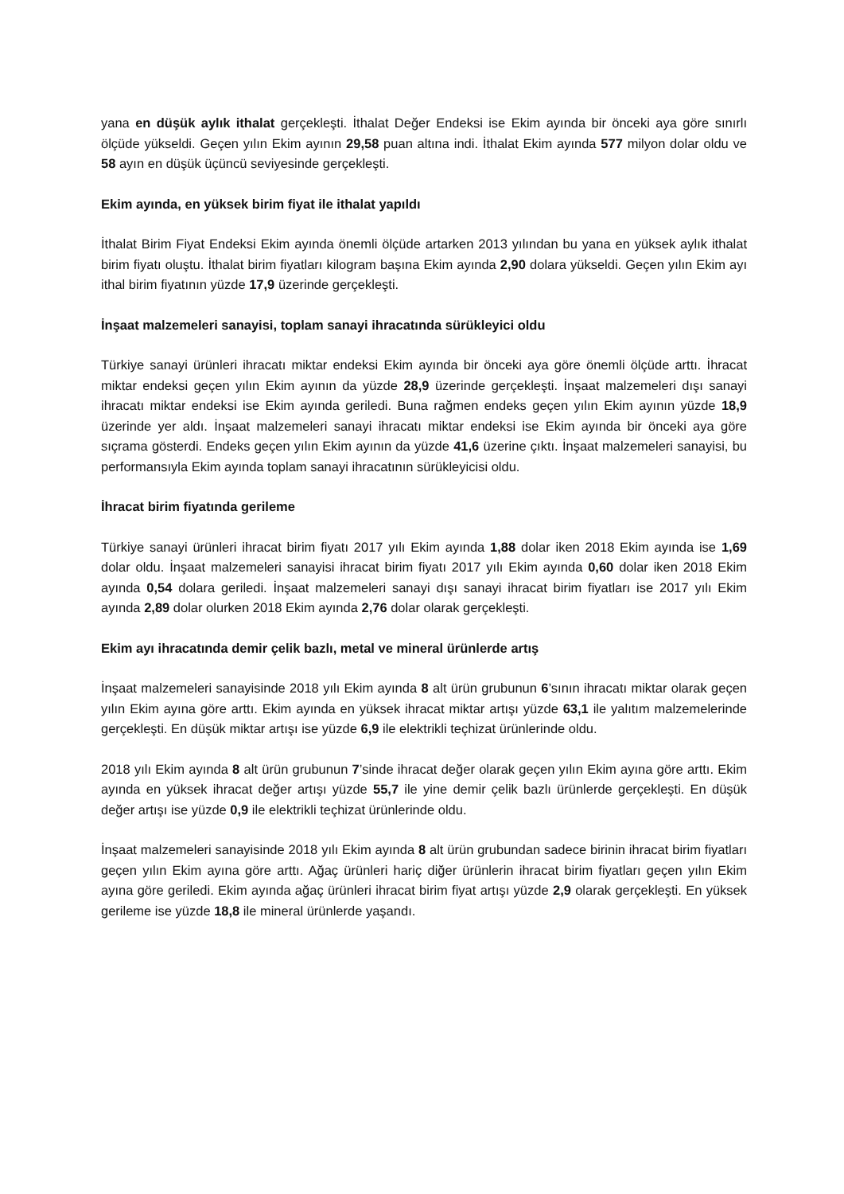yana en düşük aylık ithalat gerçekleşti. İthalat Değer Endeksi ise Ekim ayında bir önceki aya göre sınırlı ölçüde yükseldi. Geçen yılın Ekim ayının 29,58 puan altına indi. İthalat Ekim ayında 577 milyon dolar oldu ve 58 ayın en düşük üçüncü seviyesinde gerçekleşti.
Ekim ayında, en yüksek birim fiyat ile ithalat yapıldı
İthalat Birim Fiyat Endeksi Ekim ayında önemli ölçüde artarken 2013 yılından bu yana en yüksek aylık ithalat birim fiyatı oluştu. İthalat birim fiyatları kilogram başına Ekim ayında 2,90 dolara yükseldi. Geçen yılın Ekim ayı ithal birim fiyatının yüzde 17,9 üzerinde gerçekleşti.
İnşaat malzemeleri sanayisi, toplam sanayi ihracatında sürükleyici oldu
Türkiye sanayi ürünleri ihracatı miktar endeksi Ekim ayında bir önceki aya göre önemli ölçüde arttı. İhracat miktar endeksi geçen yılın Ekim ayının da yüzde 28,9 üzerinde gerçekleşti. İnşaat malzemeleri dışı sanayi ihracatı miktar endeksi ise Ekim ayında geriledi. Buna rağmen endeks geçen yılın Ekim ayının yüzde 18,9 üzerinde yer aldı. İnşaat malzemeleri sanayi ihracatı miktar endeksi ise Ekim ayında bir önceki aya göre sıçrama gösterdi. Endeks geçen yılın Ekim ayının da yüzde 41,6 üzerine çıktı. İnşaat malzemeleri sanayisi, bu performansıyla Ekim ayında toplam sanayi ihracatının sürükleyicisi oldu.
İhracat birim fiyatında gerileme
Türkiye sanayi ürünleri ihracat birim fiyatı 2017 yılı Ekim ayında 1,88 dolar iken 2018 Ekim ayında ise 1,69 dolar oldu. İnşaat malzemeleri sanayisi ihracat birim fiyatı 2017 yılı Ekim ayında 0,60 dolar iken 2018 Ekim ayında 0,54 dolara geriledi. İnşaat malzemeleri sanayi dışı sanayi ihracat birim fiyatları ise 2017 yılı Ekim ayında 2,89 dolar olurken 2018 Ekim ayında 2,76 dolar olarak gerçekleşti.
Ekim ayı ihracatında demir çelik bazlı, metal ve mineral ürünlerde artış
İnşaat malzemeleri sanayisinde 2018 yılı Ekim ayında 8 alt ürün grubunun 6’sının ihracatı miktar olarak geçen yılın Ekim ayına göre arttı. Ekim ayında en yüksek ihracat miktar artışı yüzde 63,1 ile yalıtım malzemelerinde gerçekleşti. En düşük miktar artışı ise yüzde 6,9 ile elektrikli teçhizat ürünlerinde oldu.
2018 yılı Ekim ayında 8 alt ürün grubunun 7’sinde ihracat değer olarak geçen yılın Ekim ayına göre arttı. Ekim ayında en yüksek ihracat değer artışı yüzde 55,7 ile yine demir çelik bazlı ürünlerde gerçekleşti. En düşük değer artışı ise yüzde 0,9 ile elektrikli teçhizat ürünlerinde oldu.
İnşaat malzemeleri sanayisinde 2018 yılı Ekim ayında 8 alt ürün grubundan sadece birinin ihracat birim fiyatları geçen yılın Ekim ayına göre arttı. Ağaç ürünleri hariç diğer ürünlerin ihracat birim fiyatları geçen yılın Ekim ayına göre geriledi. Ekim ayında ağaç ürünleri ihracat birim fiyat artışı yüzde 2,9 olarak gerçekleşti. En yüksek gerileme ise yüzde 18,8 ile mineral ürünlerde yaşandı.